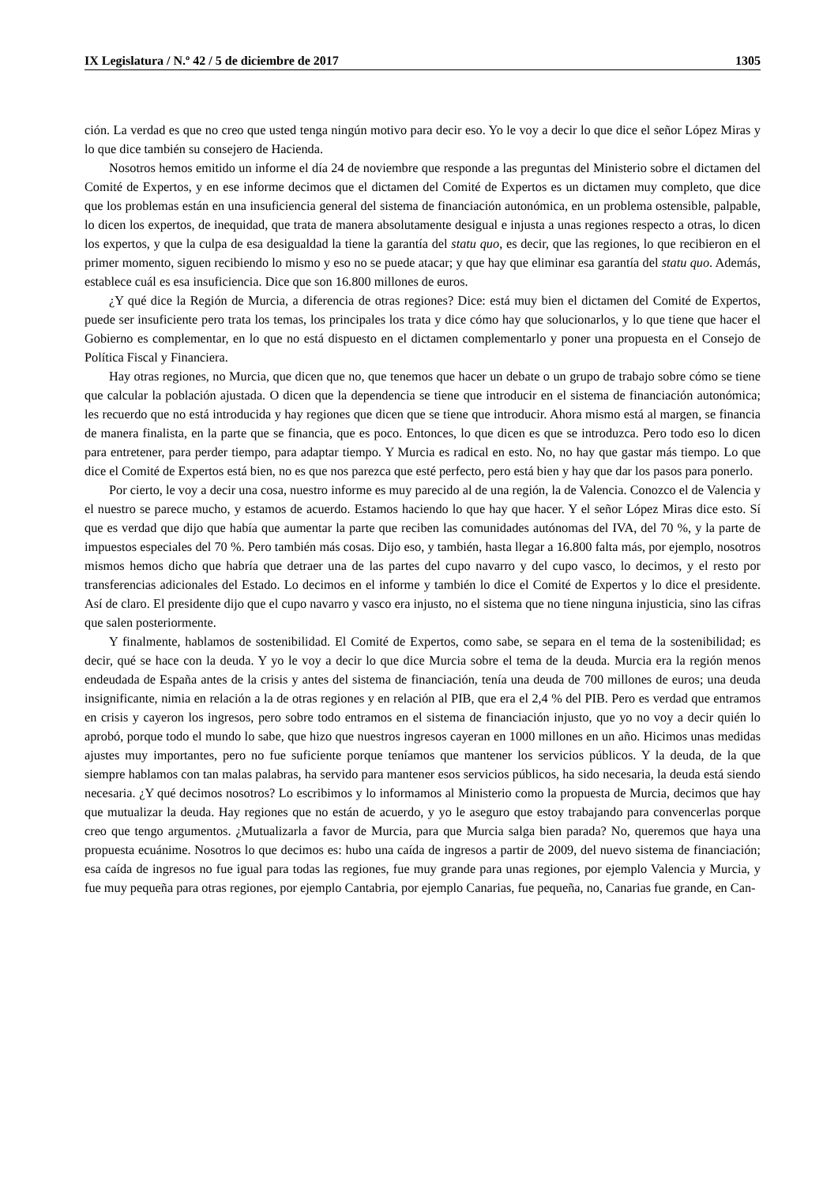IX Legislatura / N.º 42 / 5 de diciembre de 2017 1305
ción. La verdad es que no creo que usted tenga ningún motivo para decir eso. Yo le voy a decir lo que dice el señor López Miras y lo que dice también su consejero de Hacienda.
Nosotros hemos emitido un informe el día 24 de noviembre que responde a las preguntas del Ministerio sobre el dictamen del Comité de Expertos, y en ese informe decimos que el dictamen del Comité de Expertos es un dictamen muy completo, que dice que los problemas están en una insuficiencia general del sistema de financiación autonómica, en un problema ostensible, palpable, lo dicen los expertos, de inequidad, que trata de manera absolutamente desigual e injusta a unas regiones respecto a otras, lo dicen los expertos, y que la culpa de esa desigualdad la tiene la garantía del statu quo, es decir, que las regiones, lo que recibieron en el primer momento, siguen recibiendo lo mismo y eso no se puede atacar; y que hay que eliminar esa garantía del statu quo. Además, establece cuál es esa insuficiencia. Dice que son 16.800 millones de euros.
¿Y qué dice la Región de Murcia, a diferencia de otras regiones? Dice: está muy bien el dictamen del Comité de Expertos, puede ser insuficiente pero trata los temas, los principales los trata y dice cómo hay que solucionarlos, y lo que tiene que hacer el Gobierno es complementar, en lo que no está dispuesto en el dictamen complementarlo y poner una propuesta en el Consejo de Política Fiscal y Financiera.
Hay otras regiones, no Murcia, que dicen que no, que tenemos que hacer un debate o un grupo de trabajo sobre cómo se tiene que calcular la población ajustada. O dicen que la dependencia se tiene que introducir en el sistema de financiación autonómica; les recuerdo que no está introducida y hay regiones que dicen que se tiene que introducir. Ahora mismo está al margen, se financia de manera finalista, en la parte que se financia, que es poco. Entonces, lo que dicen es que se introduzca. Pero todo eso lo dicen para entretener, para perder tiempo, para adaptar tiempo. Y Murcia es radical en esto. No, no hay que gastar más tiempo. Lo que dice el Comité de Expertos está bien, no es que nos parezca que esté perfecto, pero está bien y hay que dar los pasos para ponerlo.
Por cierto, le voy a decir una cosa, nuestro informe es muy parecido al de una región, la de Valencia. Conozco el de Valencia y el nuestro se parece mucho, y estamos de acuerdo. Estamos haciendo lo que hay que hacer. Y el señor López Miras dice esto. Sí que es verdad que dijo que había que aumentar la parte que reciben las comunidades autónomas del IVA, del 70 %, y la parte de impuestos especiales del 70 %. Pero también más cosas. Dijo eso, y también, hasta llegar a 16.800 falta más, por ejemplo, nosotros mismos hemos dicho que habría que detraer una de las partes del cupo navarro y del cupo vasco, lo decimos, y el resto por transferencias adicionales del Estado. Lo decimos en el informe y también lo dice el Comité de Expertos y lo dice el presidente. Así de claro. El presidente dijo que el cupo navarro y vasco era injusto, no el sistema que no tiene ninguna injusticia, sino las cifras que salen posteriormente.
Y finalmente, hablamos de sostenibilidad. El Comité de Expertos, como sabe, se separa en el tema de la sostenibilidad; es decir, qué se hace con la deuda. Y yo le voy a decir lo que dice Murcia sobre el tema de la deuda. Murcia era la región menos endeudada de España antes de la crisis y antes del sistema de financiación, tenía una deuda de 700 millones de euros; una deuda insignificante, nimia en relación a la de otras regiones y en relación al PIB, que era el 2,4 % del PIB. Pero es verdad que entramos en crisis y cayeron los ingresos, pero sobre todo entramos en el sistema de financiación injusto, que yo no voy a decir quién lo aprobó, porque todo el mundo lo sabe, que hizo que nuestros ingresos cayeran en 1000 millones en un año. Hicimos unas medidas ajustes muy importantes, pero no fue suficiente porque teníamos que mantener los servicios públicos. Y la deuda, de la que siempre hablamos con tan malas palabras, ha servido para mantener esos servicios públicos, ha sido necesaria, la deuda está siendo necesaria. ¿Y qué decimos nosotros? Lo escribimos y lo informamos al Ministerio como la propuesta de Murcia, decimos que hay que mutualizar la deuda. Hay regiones que no están de acuerdo, y yo le aseguro que estoy trabajando para convencerlas porque creo que tengo argumentos. ¿Mutualizarla a favor de Murcia, para que Murcia salga bien parada? No, queremos que haya una propuesta ecuánime. Nosotros lo que decimos es: hubo una caída de ingresos a partir de 2009, del nuevo sistema de financiación; esa caída de ingresos no fue igual para todas las regiones, fue muy grande para unas regiones, por ejemplo Valencia y Murcia, y fue muy pequeña para otras regiones, por ejemplo Cantabria, por ejemplo Canarias, fue pequeña, no, Canarias fue grande, en Can-